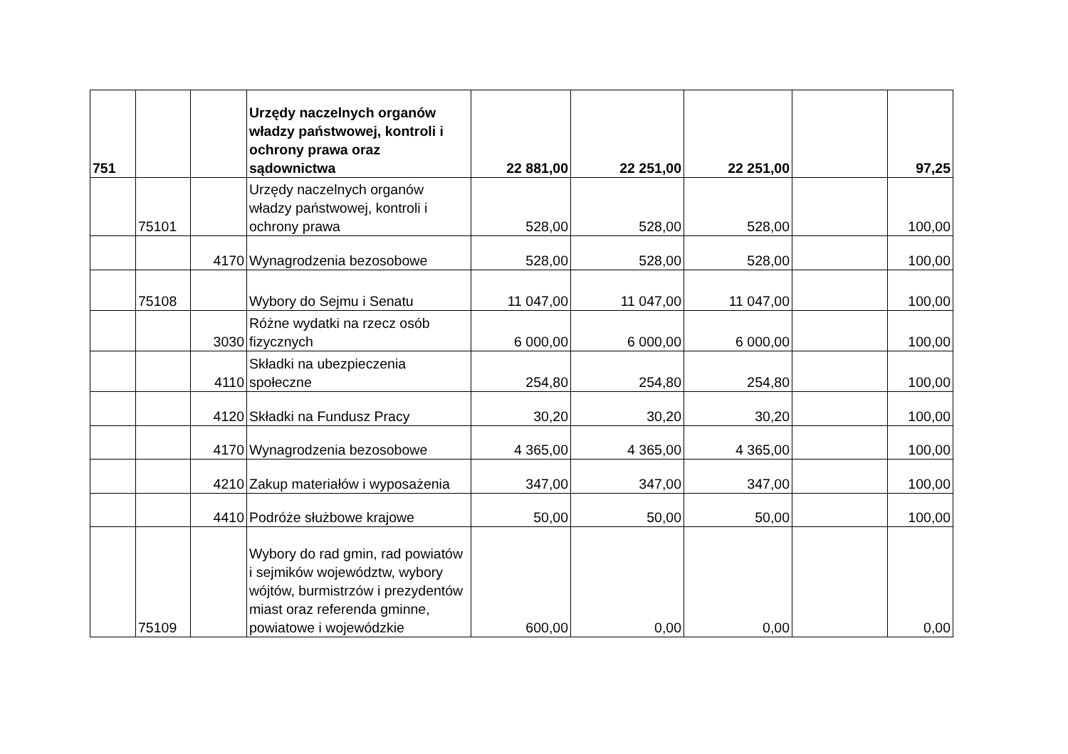| 751 | | | Urzędy naczelnych organów władzy państwowej, kontroli i ochrony prawa oraz sądownictwa | 22 881,00 | 22 251,00 | 22 251,00 | | 97,25 |
| | 75101 | | Urzędy naczelnych organów władzy państwowej, kontroli i ochrony prawa | 528,00 | 528,00 | 528,00 | | 100,00 |
| | | 4170 | Wynagrodzenia bezosobowe | 528,00 | 528,00 | 528,00 | | 100,00 |
| | 75108 | | Wybory do Sejmu i Senatu | 11 047,00 | 11 047,00 | 11 047,00 | | 100,00 |
| | | 3030 | Różne wydatki na rzecz osób fizycznych | 6 000,00 | 6 000,00 | 6 000,00 | | 100,00 |
| | | 4110 | Składki na ubezpieczenia społeczne | 254,80 | 254,80 | 254,80 | | 100,00 |
| | | 4120 | Składki na Fundusz Pracy | 30,20 | 30,20 | 30,20 | | 100,00 |
| | | 4170 | Wynagrodzenia bezosobowe | 4 365,00 | 4 365,00 | 4 365,00 | | 100,00 |
| | | 4210 | Zakup materiałów i wyposażenia | 347,00 | 347,00 | 347,00 | | 100,00 |
| | | 4410 | Podróże służbowe krajowe | 50,00 | 50,00 | 50,00 | | 100,00 |
| | 75109 | | Wybory do rad gmin, rad powiatów i sejmików województw, wybory wójtów, burmistrzów i prezydentów miast oraz referenda gminne, powiatowe i wojewódzkie | 600,00 | 0,00 | 0,00 | | 0,00 |